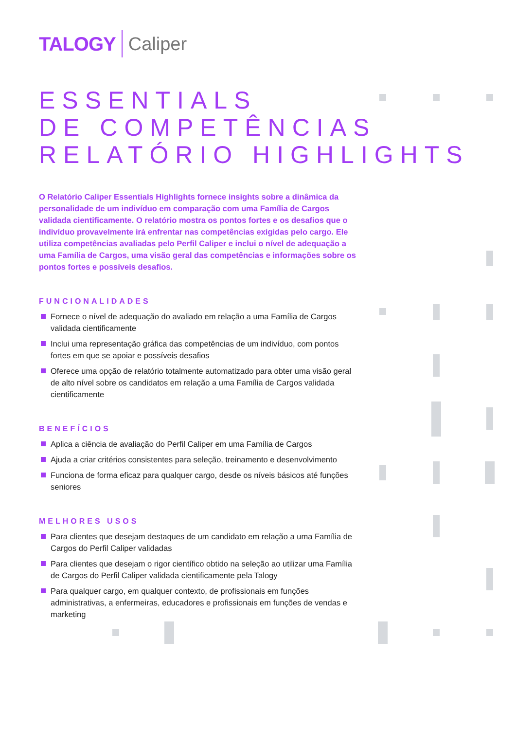TALOGY Caliper
ESSENTIALS
DE COMPETÊNCIAS
RELATÓRIO HIGHLIGHTS
O Relatório Caliper Essentials Highlights fornece insights sobre a dinâmica da personalidade de um indivíduo em comparação com uma Família de Cargos validada cientificamente. O relatório mostra os pontos fortes e os desafios que o indivíduo provavelmente irá enfrentar nas competências exigidas pelo cargo. Ele utiliza competências avaliadas pelo Perfil Caliper e inclui o nível de adequação a uma Família de Cargos, uma visão geral das competências e informações sobre os pontos fortes e possíveis desafios.
FUNCIONALIDADES
Fornece o nível de adequação do avaliado em relação a uma Família de Cargos validada cientificamente
Inclui uma representação gráfica das competências de um indivíduo, com pontos fortes em que se apoiar e possíveis desafios
Oferece uma opção de relatório totalmente automatizado para obter uma visão geral de alto nível sobre os candidatos em relação a uma Família de Cargos validada cientificamente
BENEFÍCIOS
Aplica a ciência de avaliação do Perfil Caliper em uma Família de Cargos
Ajuda a criar critérios consistentes para seleção, treinamento e desenvolvimento
Funciona de forma eficaz para qualquer cargo, desde os níveis básicos até funções seniores
MELHORES USOS
Para clientes que desejam destaques de um candidato em relação a uma Família de Cargos do Perfil Caliper validadas
Para clientes que desejam o rigor científico obtido na seleção ao utilizar uma Família de Cargos do Perfil Caliper validada cientificamente pela Talogy
Para qualquer cargo, em qualquer contexto, de profissionais em funções administrativas, a enfermeiras, educadores e profissionais em funções de vendas e marketing